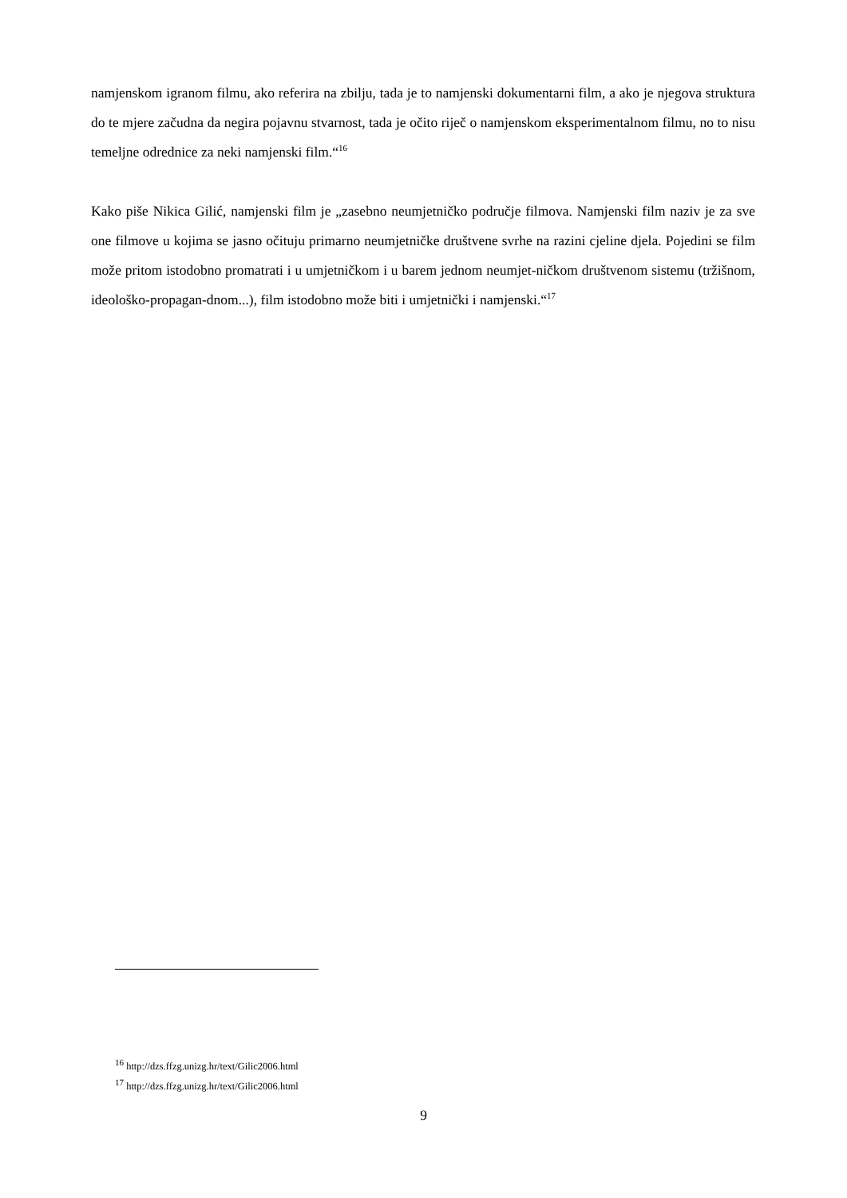namjenskom igranom filmu, ako referira na zbilju, tada je to namjenski dokumentarni film, a ako je njegova struktura do te mjere začudna da negira pojavnu stvarnost, tada je očito riječ o namjenskom eksperimentalnom filmu, no to nisu temeljne odrednice za neki namjenski film.“<sup>16</sup>
Kako piše Nikica Gilić, namjenski film je „zasebno neumjetničko područje filmova. Namjenski film naziv je za sve one filmove u kojima se jasno očituju primarno neumjetničke društvene svrhe na razini cjeline djela. Pojedini se film može pritom istodobno promatrati i u umjetničkom i u barem jednom neumjet-ničkom društvenom sistemu (tržišnom, ideološko-propagan-dnom...), film istodobno može biti i umjetnički i namjenski.“<sup>17</sup>
<sup>16</sup> http://dzs.ffzg.unizg.hr/text/Gilic2006.html
<sup>17</sup> http://dzs.ffzg.unizg.hr/text/Gilic2006.html
9